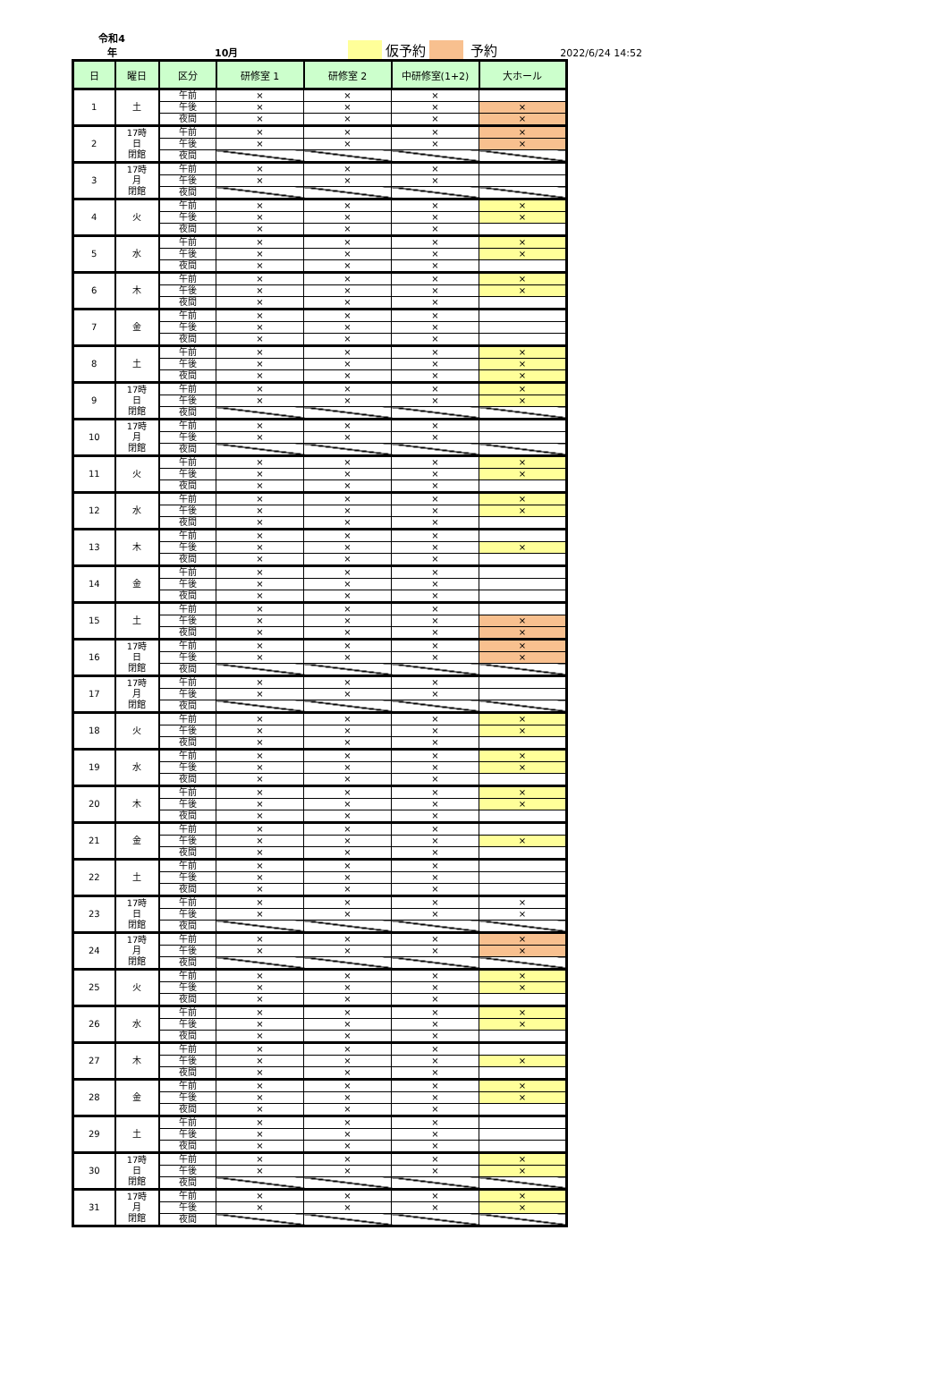令和4年 10月 仮予約 予約 2022/6/24 14:52
| 日 | 曜日 | 区分 | 研修室 1 | 研修室 2 | 中研修室(1+2) | 大ホール |
| --- | --- | --- | --- | --- | --- | --- |
| 1 | 土 | 午前 | × | × | × | |
| | | 午後 | × | × | × | × |
| | | 夜間 | × | × | × | × |
| 2 | 17時 日 閉館 | 午前 | × | × | × | × |
| | | 午後 | × | × | × | × |
| | | 夜間 | | | | |
| 3 | 17時 月 閉館 | 午前 | × | × | × | |
| | | 午後 | × | × | × | |
| | | 夜間 | | | | |
| 4 | 火 | 午前 | × | × | × | × |
| | | 午後 | × | × | × | × |
| | | 夜間 | × | × | × | |
| 5 | 水 | 午前 | × | × | × | × |
| | | 午後 | × | × | × | × |
| | | 夜間 | × | × | × | |
| 6 | 木 | 午前 | × | × | × | × |
| | | 午後 | × | × | × | × |
| | | 夜間 | × | × | × | |
| 7 | 金 | 午前 | × | × | × | |
| | | 午後 | × | × | × | |
| | | 夜間 | × | × | × | |
| 8 | 土 | 午前 | × | × | × | × |
| | | 午後 | × | × | × | × |
| | | 夜間 | × | × | × | × |
| 9 | 17時 日 閉館 | 午前 | × | × | × | × |
| | | 午後 | × | × | × | × |
| | | 夜間 | | | | |
| 10 | 17時 月 閉館 | 午前 | × | × | × | |
| | | 午後 | × | × | × | |
| | | 夜間 | | | | |
| 11 | 火 | 午前 | × | × | × | × |
| | | 午後 | × | × | × | × |
| | | 夜間 | × | × | × | |
| 12 | 水 | 午前 | × | × | × | × |
| | | 午後 | × | × | × | × |
| | | 夜間 | × | × | × | |
| 13 | 木 | 午前 | × | × | × | |
| | | 午後 | × | × | × | × |
| | | 夜間 | × | × | × | |
| 14 | 金 | 午前 | × | × | × | |
| | | 午後 | × | × | × | |
| | | 夜間 | × | × | × | |
| 15 | 土 | 午前 | × | × | × | |
| | | 午後 | × | × | × | × |
| | | 夜間 | × | × | × | × |
| 16 | 17時 日 閉館 | 午前 | × | × | × | × |
| | | 午後 | × | × | × | × |
| | | 夜間 | | | | |
| 17 | 17時 月 閉館 | 午前 | × | × | × | |
| | | 午後 | × | × | × | |
| | | 夜間 | | | | |
| 18 | 火 | 午前 | × | × | × | × |
| | | 午後 | × | × | × | × |
| | | 夜間 | × | × | × | |
| 19 | 水 | 午前 | × | × | × | × |
| | | 午後 | × | × | × | × |
| | | 夜間 | × | × | × | |
| 20 | 木 | 午前 | × | × | × | × |
| | | 午後 | × | × | × | × |
| | | 夜間 | × | × | × | |
| 21 | 金 | 午前 | × | × | × | |
| | | 午後 | × | × | × | × |
| | | 夜間 | × | × | × | |
| 22 | 土 | 午前 | × | × | × | |
| | | 午後 | × | × | × | |
| | | 夜間 | × | × | × | |
| 23 | 17時 日 閉館 | 午前 | × | × | × | × |
| | | 午後 | × | × | × | × |
| | | 夜間 | | | | |
| 24 | 17時 月 閉館 | 午前 | × | × | × | × |
| | | 午後 | × | × | × | × |
| | | 夜間 | | | | |
| 25 | 火 | 午前 | × | × | × | × |
| | | 午後 | × | × | × | × |
| | | 夜間 | × | × | × | |
| 26 | 水 | 午前 | × | × | × | × |
| | | 午後 | × | × | × | × |
| | | 夜間 | × | × | × | |
| 27 | 木 | 午前 | × | × | × | |
| | | 午後 | × | × | × | × |
| | | 夜間 | × | × | × | |
| 28 | 金 | 午前 | × | × | × | × |
| | | 午後 | × | × | × | × |
| | | 夜間 | × | × | × | |
| 29 | 土 | 午前 | × | × | × | |
| | | 午後 | × | × | × | |
| | | 夜間 | × | × | × | |
| 30 | 17時 日 閉館 | 午前 | × | × | × | × |
| | | 午後 | × | × | × | × |
| | | 夜間 | | | | |
| 31 | 17時 月 閉館 | 午前 | × | × | × | × |
| | | 午後 | × | × | × | × |
| | | 夜間 | | | | |